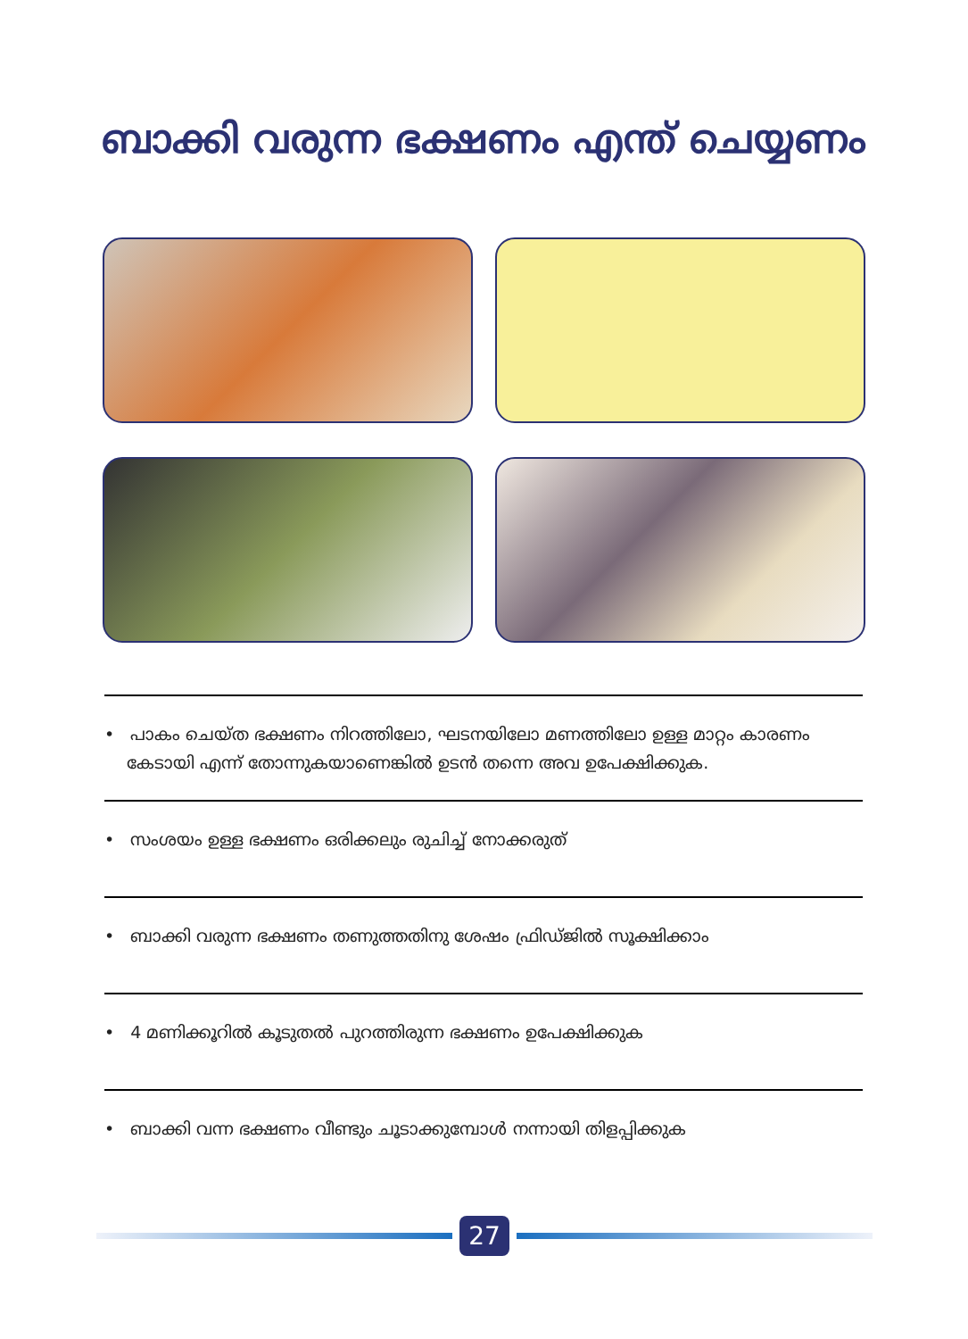ബാക്കി വരുന്ന ഭക്ഷണം എന്ത് ചെയ്യണം
• പാകം ചെയ്ത ഭക്ഷണം നിറത്തിലോ, ഘടനയിലോ മണത്തിലോ ഉള്ള മാറ്റം കാരണം കേടായി എന്ന് തോന്നുകയാണെങ്കിൽ ഉടൻ തന്നെ അവ ഉപേക്ഷിക്കുക.
• സംശയം ഉള്ള ഭക്ഷണം ഒരിക്കലും രുചിച്ച് നോക്കരുത്
• ബാക്കി വരുന്ന ഭക്ഷണം തണുത്തതിനു ശേഷം ഫ്രിഡ്ജിൽ സൂക്ഷിക്കാം
• 4 മണിക്കൂറിൽ കൂടുതൽ പുറത്തിരുന്ന ഭക്ഷണം ഉപേക്ഷിക്കുക
• ബാക്കി വന്ന ഭക്ഷണം വീണ്ടും ചൂടാക്കുമ്പോൾ നന്നായി തിളപ്പിക്കുക
27